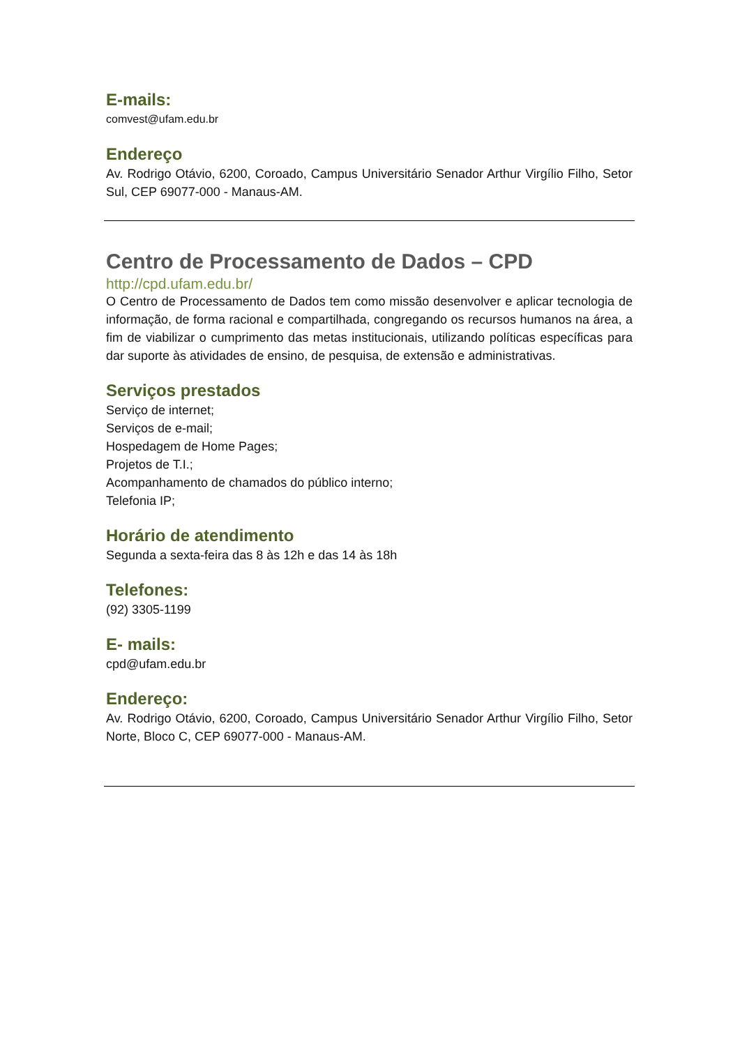E-mails:
comvest@ufam.edu.br
Endereço
Av. Rodrigo Otávio, 6200, Coroado, Campus Universitário Senador Arthur Virgílio Filho, Setor Sul, CEP 69077-000 - Manaus-AM.
Centro de Processamento de Dados – CPD
http://cpd.ufam.edu.br/
O Centro de Processamento de Dados tem como missão desenvolver e aplicar tecnologia de informação, de forma racional e compartilhada, congregando os recursos humanos na área, a fim de viabilizar o cumprimento das metas institucionais, utilizando políticas específicas para dar suporte às atividades de ensino, de pesquisa, de extensão e administrativas.
Serviços prestados
Serviço de internet;
Serviços de e-mail;
Hospedagem de Home Pages;
Projetos de T.I.;
Acompanhamento de chamados do público interno;
Telefonia IP;
Horário de atendimento
Segunda a sexta-feira das 8 às 12h e das 14 às 18h
Telefones:
(92) 3305-1199
E- mails:
cpd@ufam.edu.br
Endereço:
Av. Rodrigo Otávio, 6200, Coroado, Campus Universitário Senador Arthur Virgílio Filho, Setor Norte, Bloco C, CEP 69077-000 - Manaus-AM.